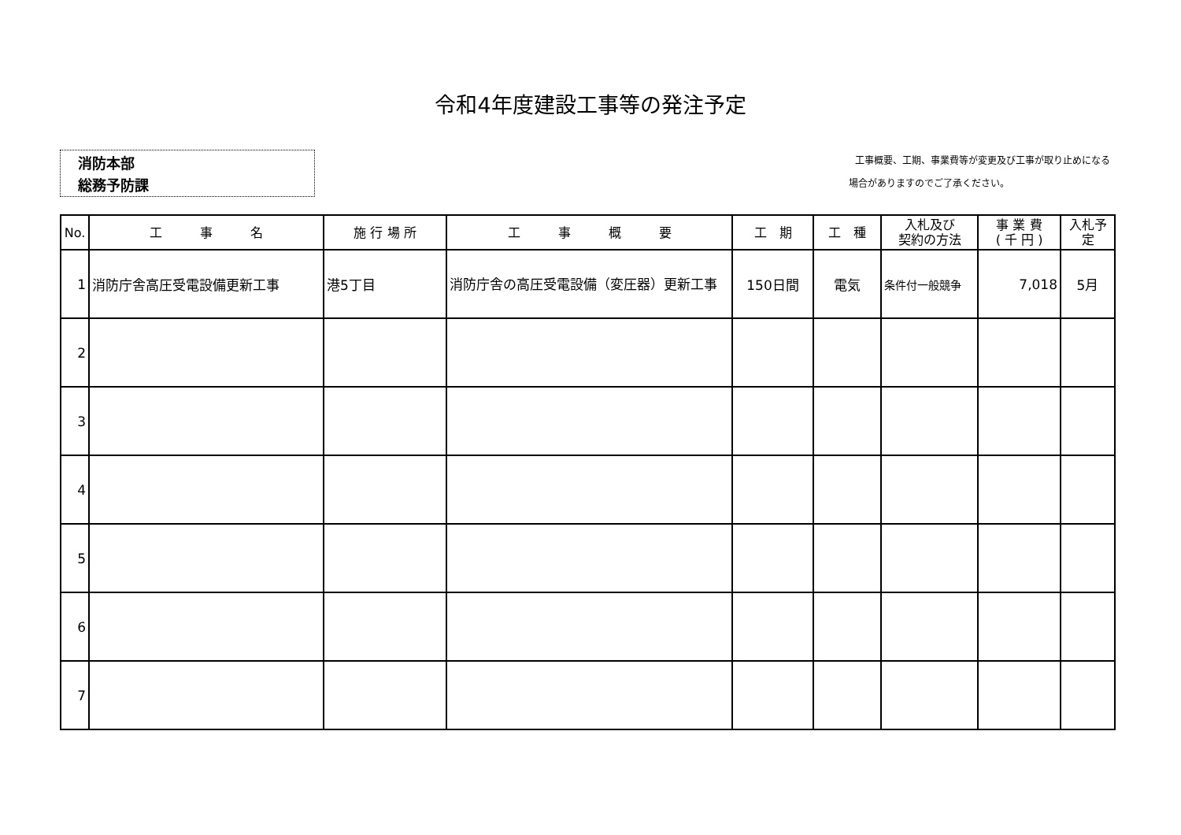令和4年度建設工事等の発注予定
消防本部
総務予防課
工事概要、工期、事業費等が変更及び工事が取り止めになる
場合がありますのでご了承ください。
| No. | 工 事 名 | 施 行 場 所 | 工 事 概 要 | 工 期 | 工 種 | 入札及び 契約の方法 | 事 業 費 ( 千 円 ) | 入札予定 |
| --- | --- | --- | --- | --- | --- | --- | --- | --- |
| 1 | 消防庁舎高圧受電設備更新工事 | 港5丁目 | 消防庁舎の高圧受電設備（変圧器）更新工事 | 150日間 | 電気 | 条件付一般競争 | 7,018 | 5月 |
| 2 | | | | | | | | |
| 3 | | | | | | | | |
| 4 | | | | | | | | |
| 5 | | | | | | | | |
| 6 | | | | | | | | |
| 7 | | | | | | | | |